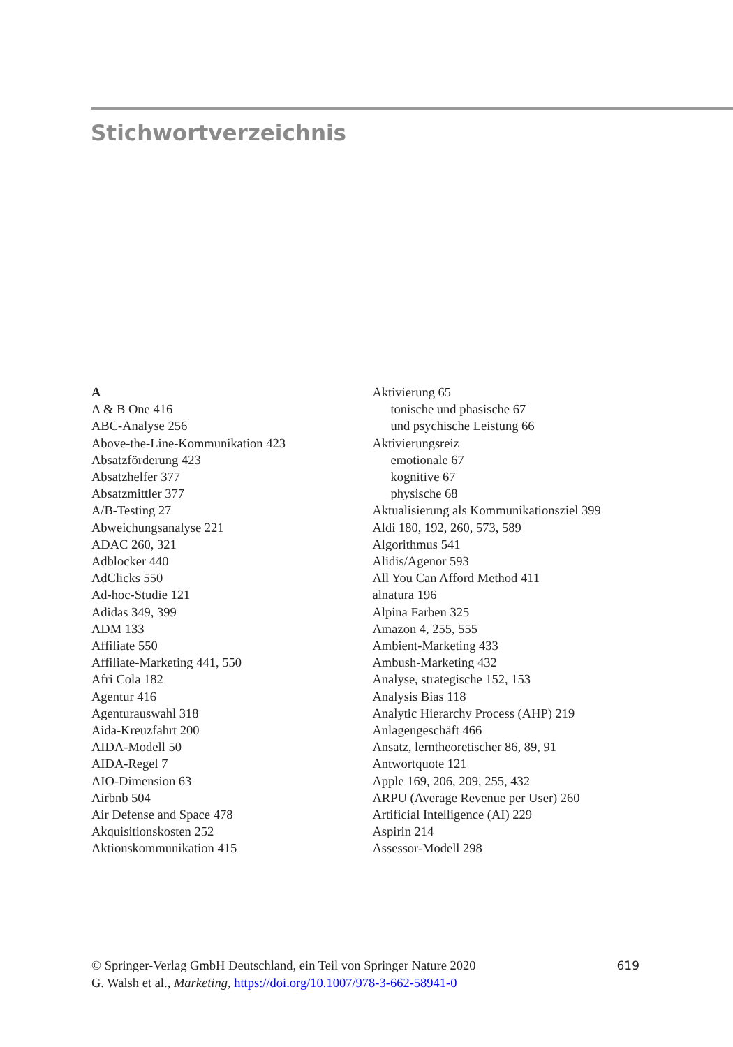Stichwortverzeichnis
A
A & B One 416
ABC-Analyse 256
Above-the-Line-Kommunikation 423
Absatzförderung 423
Absatzhelfer 377
Absatzmittler 377
A/B-Testing 27
Abweichungsanalyse 221
ADAC 260, 321
Adblocker 440
AdClicks 550
Ad-hoc-Studie 121
Adidas 349, 399
ADM 133
Affiliate 550
Affiliate-Marketing 441, 550
Afri Cola 182
Agentur 416
Agenturauswahl 318
Aida-Kreuzfahrt 200
AIDA-Modell 50
AIDA-Regel 7
AIO-Dimension 63
Airbnb 504
Air Defense and Space 478
Akquisitionskosten 252
Aktionskommunikation 415
Aktivierung 65
tonische und phasische 67
und psychische Leistung 66
Aktivierungsreiz
emotionale 67
kognitive 67
physische 68
Aktualisierung als Kommunikationsziel 399
Aldi 180, 192, 260, 573, 589
Algorithmus 541
Alidis/Agenor 593
All You Can Afford Method 411
alnatura 196
Alpina Farben 325
Amazon 4, 255, 555
Ambient-Marketing 433
Ambush-Marketing 432
Analyse, strategische 152, 153
Analysis Bias 118
Analytic Hierarchy Process (AHP) 219
Anlagengeschäft 466
Ansatz, lerntheoretischer 86, 89, 91
Antwortquote 121
Apple 169, 206, 209, 255, 432
ARPU (Average Revenue per User) 260
Artificial Intelligence (AI) 229
Aspirin 214
Assessor-Modell 298
© Springer-Verlag GmbH Deutschland, ein Teil von Springer Nature 2020
G. Walsh et al., Marketing, https://doi.org/10.1007/978-3-662-58941-0
619